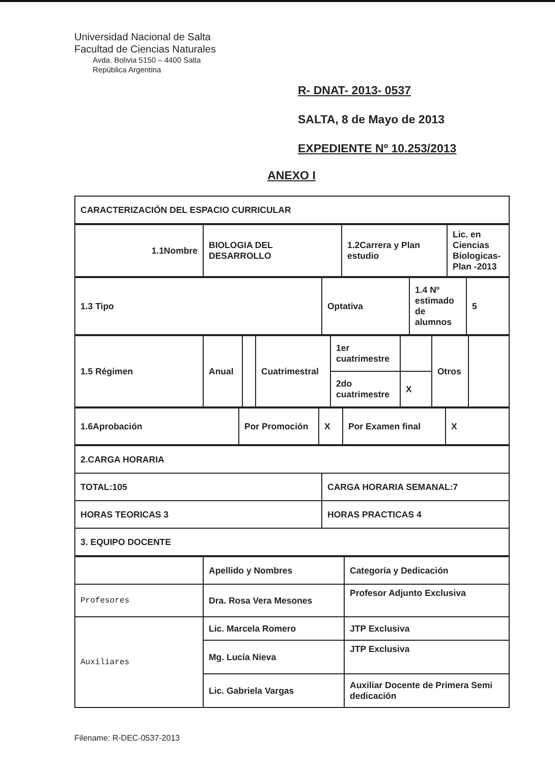Universidad Nacional de Salta
Facultad de Ciencias Naturales
Avda. Bolivia 5150 – 4400 Salta
República Argentina
R- DNAT- 2013- 0537
SALTA, 8 de Mayo de 2013
EXPEDIENTE Nº 10.253/2013
ANEXO I
| CARACTERIZACIÓN DEL ESPACIO CURRICULAR |
| 1.1Nombre | BIOLOGIA DEL DESARROLLO | 1.2Carrera y Plan estudio | Lic. en Ciencias Biologicas- Plan -2013 |
| 1.3 Tipo | Optativa | 1.4 Nº estimado de alumnos | 5 |
| 1.5 Régimen | Anual | | Cuatrimestral | 1er cuatrimestre | | Otros | |
| | | | | 2do cuatrimestre | X | | |
| 1.6Aprobación | Por Promoción | X | Por Examen final | X |
| 2.CARGA HORARIA | |
| TOTAL:105 | CARGA HORARIA SEMANAL:7 |
| HORAS TEORICAS 3 | HORAS PRACTICAS 4 |
| 3. EQUIPO DOCENTE | |
| | Apellido y Nombres | Categoría y Dedicación |
| Profesores | Dra. Rosa Vera Mesones | Profesor Adjunto Exclusiva |
| Auxiliares | Lic. Marcela Romero | JTP Exclusiva |
| | Mg. Lucía Nieva | JTP Exclusiva |
| | Lic. Gabriela Vargas | Auxiliar Docente de Primera Semi dedicación |
Filename: R-DEC-0537-2013